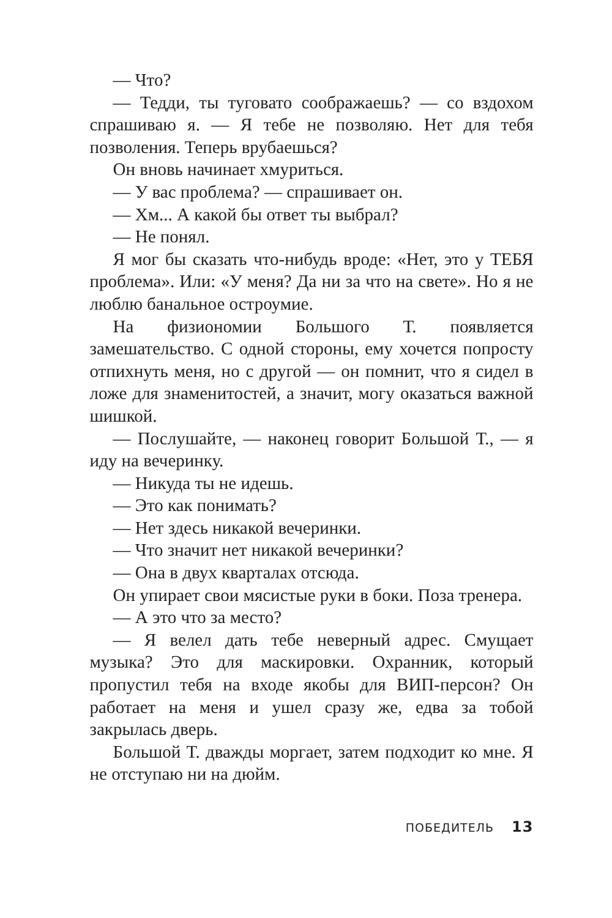— Что?
— Тедди, ты туговато соображаешь? — со вздохом спрашиваю я. — Я тебе не позволяю. Нет для тебя позволения. Теперь врубаешься?
Он вновь начинает хмуриться.
— У вас проблема? — спрашивает он.
— Хм... А какой бы ответ ты выбрал?
— Не понял.
Я мог бы сказать что-нибудь вроде: «Нет, это у ТЕБЯ проблема». Или: «У меня? Да ни за что на свете». Но я не люблю банальное остроумие.
На физиономии Большого Т. появляется замешательство. С одной стороны, ему хочется попросту отпихнуть меня, но с другой — он помнит, что я сидел в ложе для знаменитостей, а значит, могу оказаться важной шишкой.
— Послушайте, — наконец говорит Большой Т., — я иду на вечеринку.
— Никуда ты не идешь.
— Это как понимать?
— Нет здесь никакой вечеринки.
— Что значит нет никакой вечеринки?
— Она в двух кварталах отсюда.
Он упирает свои мясистые руки в боки. Поза тренера.
— А это что за место?
— Я велел дать тебе неверный адрес. Смущает музыка? Это для маскировки. Охранник, который пропустил тебя на входе якобы для ВИП-персон? Он работает на меня и ушел сразу же, едва за тобой закрылась дверь.
Большой Т. дважды моргает, затем подходит ко мне. Я не отступаю ни на дюйм.
ПОБЕДИТЕЛЬ 13